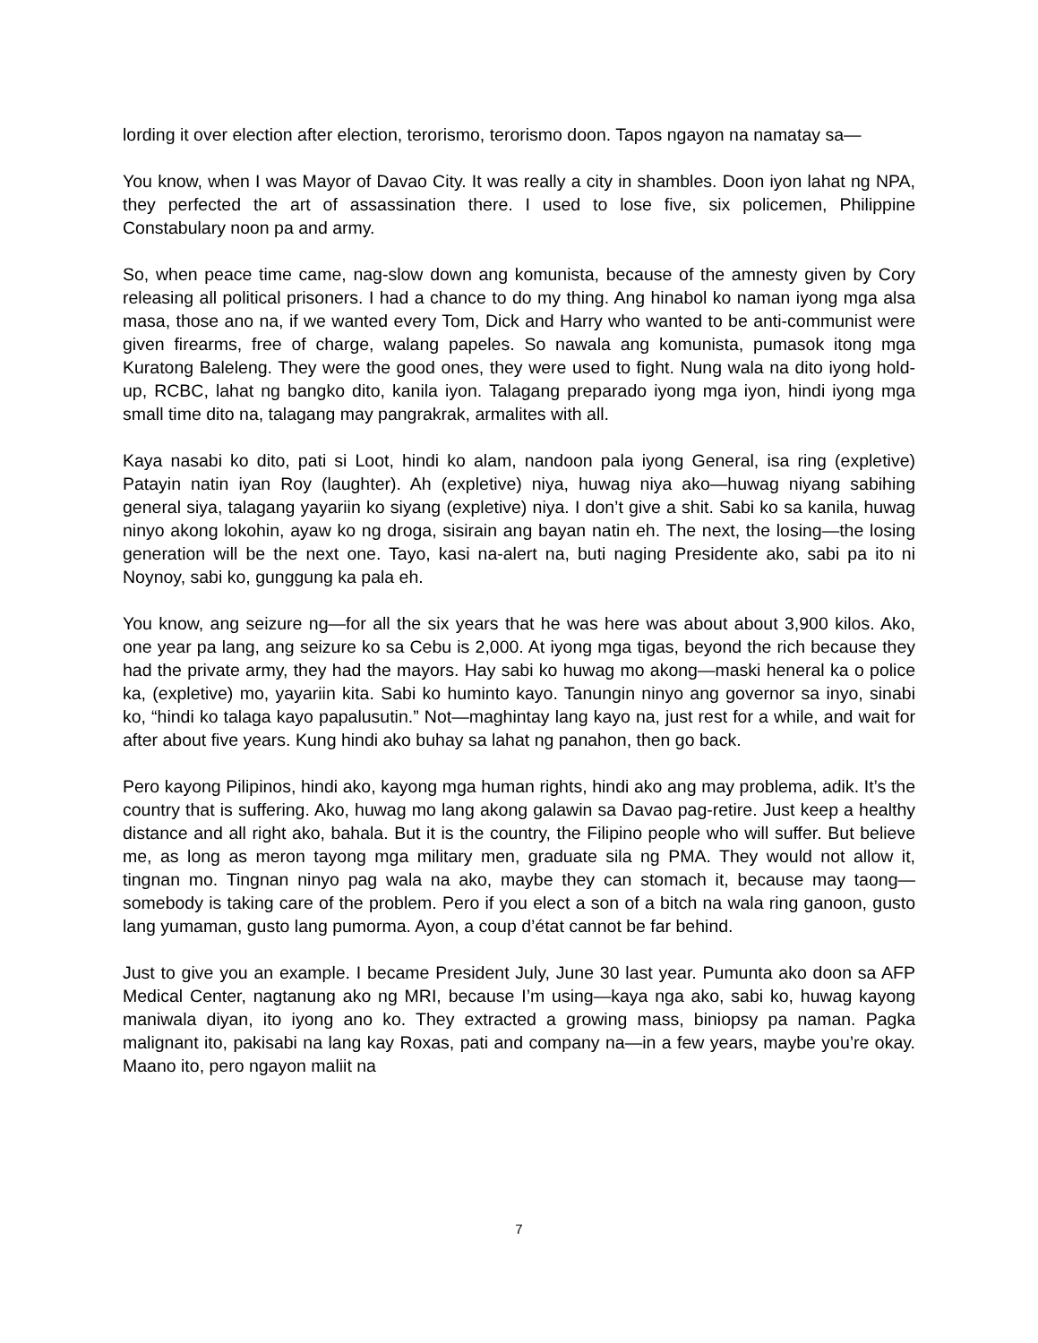lording it over election after election, terorismo, terorismo doon. Tapos ngayon na namatay sa—
You know, when I was Mayor of Davao City. It was really a city in shambles. Doon iyon lahat ng NPA, they perfected the art of assassination there. I used to lose five, six policemen, Philippine Constabulary noon pa and army.
So, when peace time came, nag-slow down ang komunista, because of the amnesty given by Cory releasing all political prisoners. I had a chance to do my thing. Ang hinabol ko naman iyong mga alsa masa, those ano na, if we wanted every Tom, Dick and Harry who wanted to be anti-communist were given firearms, free of charge, walang papeles. So nawala ang komunista, pumasok itong mga Kuratong Baleleng. They were the good ones, they were used to fight. Nung wala na dito iyong hold-up, RCBC, lahat ng bangko dito, kanila iyon. Talagang preparado iyong mga iyon, hindi iyong mga small time dito na, talagang may pangrakrak, armalites with all.
Kaya nasabi ko dito, pati si Loot, hindi ko alam, nandoon pala iyong General, isa ring (expletive) Patayin natin iyan Roy (laughter). Ah (expletive) niya, huwag niya ako—huwag niyang sabihing general siya, talagang yayariin ko siyang (expletive) niya. I don’t give a shit. Sabi ko sa kanila, huwag ninyo akong lokohin, ayaw ko ng droga, sisirain ang bayan natin eh. The next, the losing—the losing generation will be the next one. Tayo, kasi na-alert na, buti naging Presidente ako, sabi pa ito ni Noynoy, sabi ko, gunggung ka pala eh.
You know, ang seizure ng—for all the six years that he was here was about about 3,900 kilos. Ako, one year pa lang, ang seizure ko sa Cebu is 2,000. At iyong mga tigas, beyond the rich because they had the private army, they had the mayors. Hay sabi ko huwag mo akong—maski heneral ka o police ka, (expletive) mo, yayariin kita. Sabi ko huminto kayo. Tanungin ninyo ang governor sa inyo, sinabi ko, “hindi ko talaga kayo papalusutin.” Not—maghintay lang kayo na, just rest for a while, and wait for after about five years. Kung hindi ako buhay sa lahat ng panahon, then go back.
Pero kayong Pilipinos, hindi ako, kayong mga human rights, hindi ako ang may problema, adik. It’s the country that is suffering. Ako, huwag mo lang akong galawin sa Davao pag-retire. Just keep a healthy distance and all right ako, bahala. But it is the country, the Filipino people who will suffer. But believe me, as long as meron tayong mga military men, graduate sila ng PMA. They would not allow it, tingnan mo. Tingnan ninyo pag wala na ako, maybe they can stomach it, because may taong—somebody is taking care of the problem. Pero if you elect a son of a bitch na wala ring ganoon, gusto lang yumaman, gusto lang pumorma. Ayon, a coup d’état cannot be far behind.
Just to give you an example. I became President July, June 30 last year. Pumunta ako doon sa AFP Medical Center, nagtanung ako ng MRI, because I’m using—kaya nga ako, sabi ko, huwag kayong maniwala diyan, ito iyong ano ko. They extracted a growing mass, biniopsy pa naman. Pagka malignant ito, pakisabi na lang kay Roxas, pati and company na—in a few years, maybe you’re okay. Maano ito, pero ngayon maliit na
7